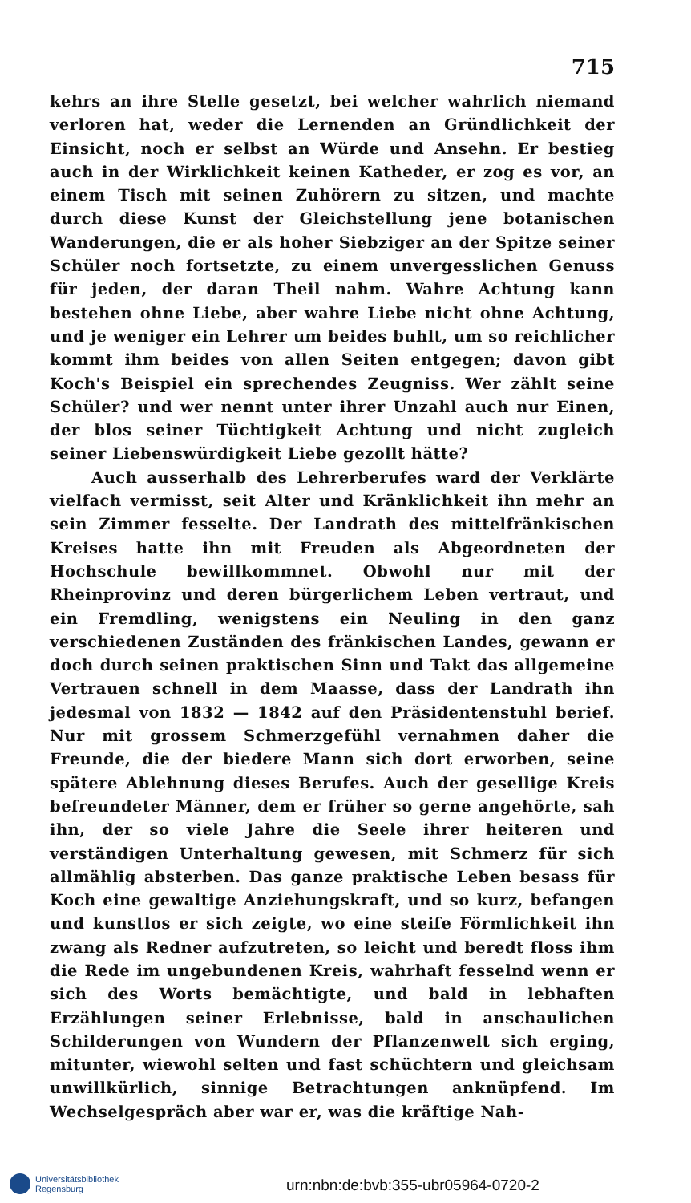715
kehrs an ihre Stelle gesetzt, bei welcher wahrlich niemand verloren hat, weder die Lernenden an Gründlichkeit der Einsicht, noch er selbst an Würde und Ansehn. Er bestieg auch in der Wirklichkeit keinen Katheder, er zog es vor, an einem Tisch mit seinen Zuhörern zu sitzen, und machte durch diese Kunst der Gleichstellung jene botanischen Wanderungen, die er als hoher Siebziger an der Spitze seiner Schüler noch fortsetzte, zu einem unvergesslichen Genuss für jeden, der daran Theil nahm. Wahre Achtung kann bestehen ohne Liebe, aber wahre Liebe nicht ohne Achtung, und je weniger ein Lehrer um beides buhlt, um so reichlicher kommt ihm beides von allen Seiten entgegen; davon gibt Koch's Beispiel ein sprechendes Zeugniss. Wer zählt seine Schüler? und wer nennt unter ihrer Unzahl auch nur Einen, der blos seiner Tüchtigkeit Achtung und nicht zugleich seiner Liebenswürdigkeit Liebe gezollt hätte?
Auch ausserhalb des Lehrerberufes ward der Verklärte vielfach vermisst, seit Alter und Kränklichkeit ihn mehr an sein Zimmer fesselte. Der Landrath des mittelfränkischen Kreises hatte ihn mit Freuden als Abgeordneten der Hochschule bewillkommnet. Obwohl nur mit der Rheinprovinz und deren bürgerlichem Leben vertraut, und ein Fremdling, wenigstens ein Neuling in den ganz verschiedenen Zuständen des fränkischen Landes, gewann er doch durch seinen praktischen Sinn und Takt das allgemeine Vertrauen schnell in dem Maasse, dass der Landrath ihn jedesmal von 1832 — 1842 auf den Präsidentenstuhl berief. Nur mit grossem Schmerzgefühl vernahmen daher die Freunde, die der biedere Mann sich dort erworben, seine spätere Ablehnung dieses Berufes. Auch der gesellige Kreis befreundeter Männer, dem er früher so gerne angehörte, sah ihn, der so viele Jahre die Seele ihrer heiteren und verständigen Unterhaltung gewesen, mit Schmerz für sich allmählig absterben. Das ganze praktische Leben besass für Koch eine gewaltige Anziehungskraft, und so kurz, befangen und kunstlos er sich zeigte, wo eine steife Förmlichkeit ihn zwang als Redner aufzutreten, so leicht und beredt floss ihm die Rede im ungebundenen Kreis, wahrhaft fesselnd wenn er sich des Worts bemächtigte, und bald in lebhaften Erzählungen seiner Erlebnisse, bald in anschaulichen Schilderungen von Wundern der Pflanzenwelt sich erging, mitunter, wiewohl selten und fast schüchtern und gleichsam unwillkürlich, sinnige Betrachtungen anknüpfend. Im Wechselgespräch aber war er, was die kräftige Nah-
Universitätsbibliothek
Regensburg
urn:nbn:de:bvb:355-ubr05964-0720-2